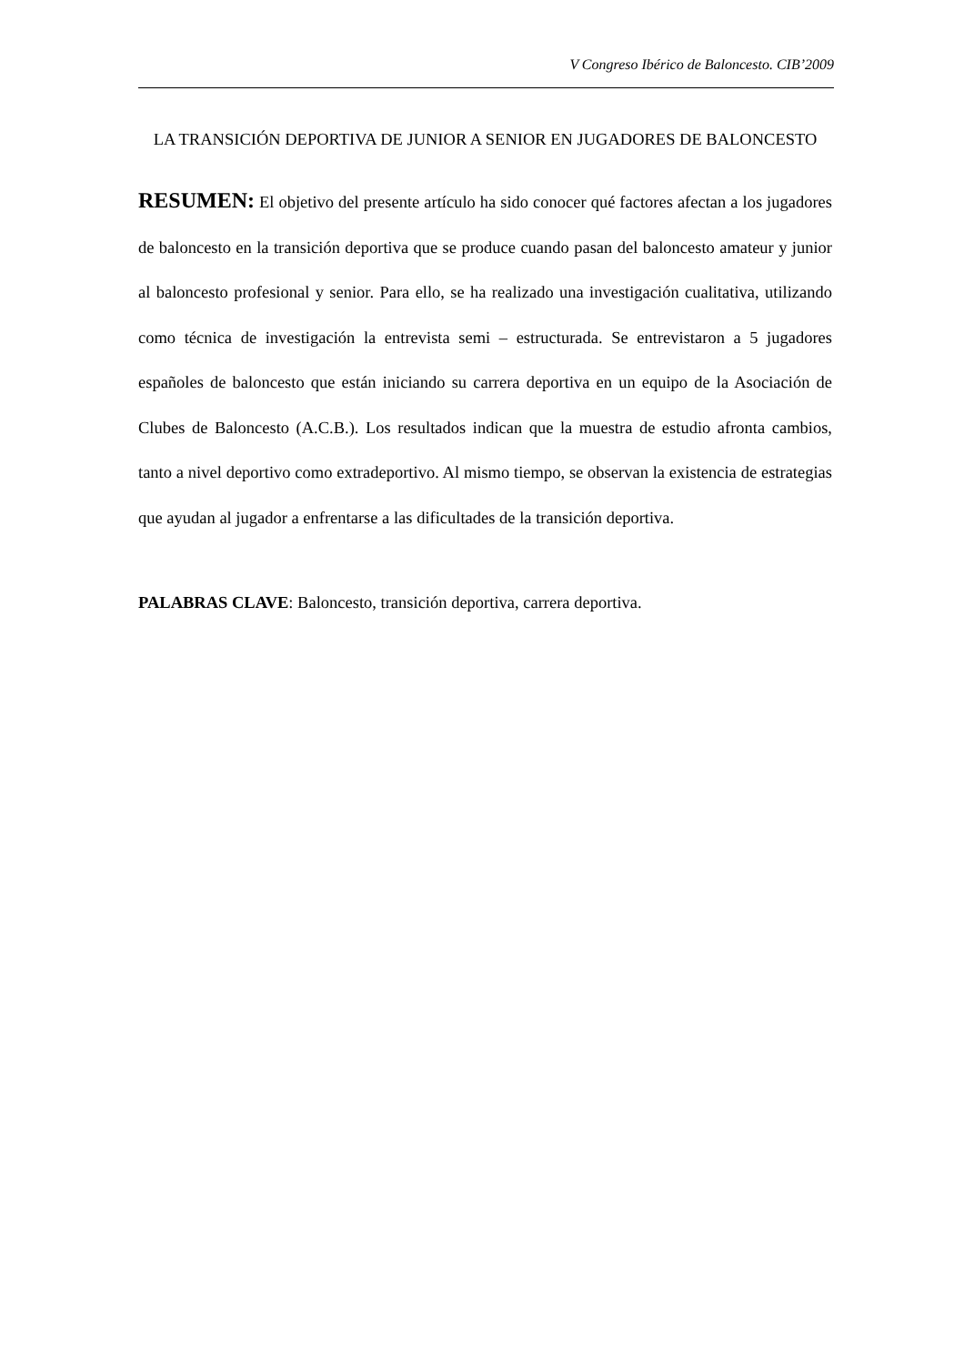V Congreso Ibérico de Baloncesto. CIB’2009
LA TRANSICIÓN DEPORTIVA DE JUNIOR A SENIOR EN JUGADORES DE BALONCESTO
RESUMEN: El objetivo del presente artículo ha sido conocer qué factores afectan a los jugadores de baloncesto en la transición deportiva que se produce cuando pasan del baloncesto amateur y junior al baloncesto profesional y senior. Para ello, se ha realizado una investigación cualitativa, utilizando como técnica de investigación la entrevista semi – estructurada. Se entrevistaron a 5 jugadores españoles de baloncesto que están iniciando su carrera deportiva en un equipo de la Asociación de Clubes de Baloncesto (A.C.B.). Los resultados indican que la muestra de estudio afronta cambios, tanto a nivel deportivo como extradeportivo. Al mismo tiempo, se observan la existencia de estrategias que ayudan al jugador a enfrentarse a las dificultades de la transición deportiva.
PALABRAS CLAVE: Baloncesto, transición deportiva, carrera deportiva.